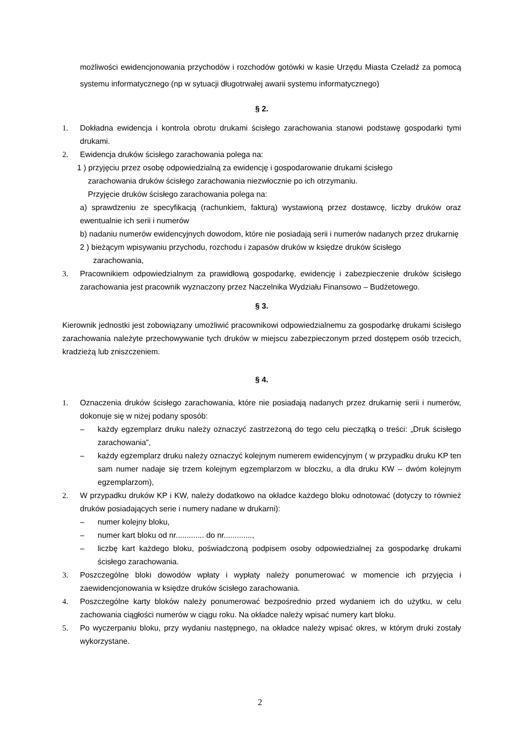możliwości ewidencjonowania przychodów i rozchodów gotówki w kasie Urzędu Miasta Czeladź za pomocą systemu informatycznego (np w sytuacji długotrwałej awarii systemu informatycznego)
§ 2.
1. Dokładna ewidencja i kontrola obrotu drukami ścisłego zarachowania stanowi podstawę gospodarki tymi drukami.
2. Ewidencja druków ścisłego zarachowania polega na:
1 ) przyjęciu przez osobę odpowiedzialną za ewidencję i gospodarowanie drukami ścisłego
zarachowania druków ścisłego zarachowania niezwłocznie po ich otrzymaniu.
Przyjęcie druków ścisłego zarachowania polega na:
a) sprawdzeniu ze specyfikacją (rachunkiem, fakturą) wystawioną przez dostawcę, liczby druków oraz ewentualnie ich serii i numerów
b) nadaniu numerów ewidencyjnych dowodom, które nie posiadają serii i numerów nadanych przez drukarnię
2 ) bieżącym wpisywaniu przychodu, rozchodu i zapasów druków w księdze druków ścisłego
zarachowania,
3. Pracownikiem odpowiedzialnym za prawidłową gospodarkę, ewidencję i zabezpieczenie druków ścisłego zarachowania jest pracownik wyznaczony przez Naczelnika Wydziału Finansowo – Budżetowego.
§ 3.
Kierownik jednostki jest zobowiązany umożliwić pracownikowi odpowiedzialnemu za gospodarkę drukami ścisłego zarachowania należyte przechowywanie tych druków w miejscu zabezpieczonym przed dostępem osób trzecich, kradzieżą lub zniszczeniem.
§ 4.
1. Oznaczenia druków ścisłego zarachowania, które nie posiadają nadanych przez drukarnię serii i numerów, dokonuje się w niżej podany sposób:
– każdy egzemplarz druku należy oznaczyć zastrzeżoną do tego celu pieczątką o treści: „Druk ścisłego zarachowania”,
– każdy egzemplarz druku należy oznaczyć kolejnym numerem ewidencyjnym ( w przypadku druku KP ten sam numer nadaje się trzem kolejnym egzemplarzom w bloczku, a dla druku KW – dwóm kolejnym egzemplarzom),
2. W przypadku druków KP i KW, należy dodatkowo na okładce każdego bloku odnotować (dotyczy to również druków posiadających serie i numery nadane w drukarni):
– numer kolejny bloku,
– numer kart bloku od nr............. do nr.............,
– liczbę kart każdego bloku, poświadczoną podpisem osoby odpowiedzialnej za gospodarkę drukami ścisłego zarachowania.
3. Poszczególne bloki dowodów wpłaty i wypłaty należy ponumerować w momencie ich przyjęcia i zaewidencjonowania w księdze druków ścisłego zarachowania.
4. Poszczególne karty bloków należy ponumerować bezpośrednio przed wydaniem ich do użytku, w celu zachowania ciągłości numerów w ciągu roku. Na okładce należy wpisać numery kart bloku.
5. Po wyczerpaniu bloku, przy wydaniu następnego, na okładce należy wpisać okres, w którym druki zostały wykorzystane.
2